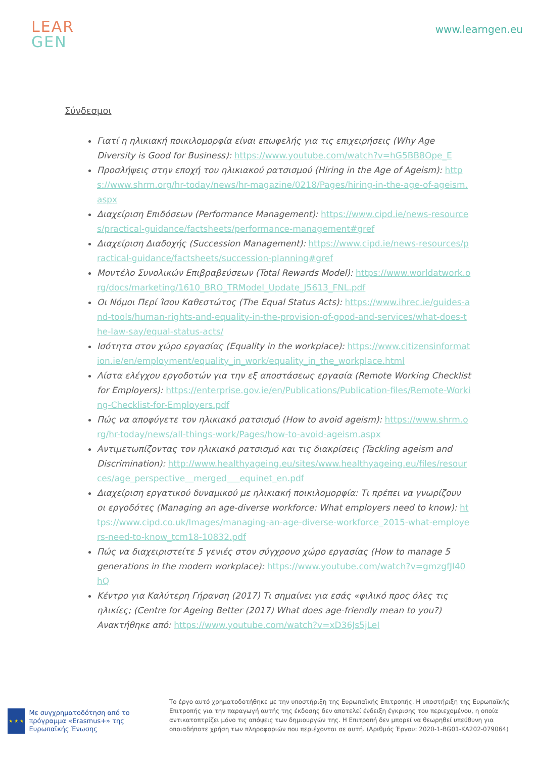LEAR
GEN
www.learngen.eu
Σύνδεσμοι
Γιατί η ηλικιακή ποικιλομορφία είναι επωφελής για τις επιχειρήσεις (Why Age Diversity is Good for Business): https://www.youtube.com/watch?v=hG5BB8Ope_E
Προσλήψεις στην εποχή του ηλικιακού ρατσισμού (Hiring in the Age of Ageism): https://www.shrm.org/hr-today/news/hr-magazine/0218/Pages/hiring-in-the-age-of-ageism.aspx
Διαχείριση Επιδόσεων (Performance Management): https://www.cipd.ie/news-resources/practical-guidance/factsheets/performance-management#gref
Διαχείριση Διαδοχής (Succession Management): https://www.cipd.ie/news-resources/practical-guidance/factsheets/succession-planning#gref
Μοντέλο Συνολικών Επιβραβεύσεων (Total Rewards Model): https://www.worldatwork.org/docs/marketing/1610_BRO_TRModel_Update_J5613_FNL.pdf
Οι Νόμοι Περί Ίσου Καθεστώτος (The Equal Status Acts): https://www.ihrec.ie/guides-and-tools/human-rights-and-equality-in-the-provision-of-good-and-services/what-does-the-law-say/equal-status-acts/
Ισότητα στον χώρο εργασίας (Equality in the workplace): https://www.citizensinformation.ie/en/employment/equality_in_work/equality_in_the_workplace.html
Λίστα ελέγχου εργοδοτών για την εξ αποστάσεως εργασία (Remote Working Checklist for Employers): https://enterprise.gov.ie/en/Publications/Publication-files/Remote-Working-Checklist-for-Employers.pdf
Πώς να αποφύγετε τον ηλικιακό ρατσισμό (How to avoid ageism): https://www.shrm.org/hr-today/news/all-things-work/Pages/how-to-avoid-ageism.aspx
Αντιμετωπίζοντας τον ηλικιακό ρατσισμό και τις διακρίσεις (Tackling ageism and Discrimination): http://www.healthyageing.eu/sites/www.healthyageing.eu/files/resources/age_perspective__merged___equinet_en.pdf
Διαχείριση εργατικού δυναμικού με ηλικιακή ποικιλομορφία: Τι πρέπει να γνωρίζουν οι εργοδότες (Managing an age-diverse workforce: What employers need to know): https://www.cipd.co.uk/Images/managing-an-age-diverse-workforce_2015-what-employers-need-to-know_tcm18-10832.pdf
Πώς να διαχειριστείτε 5 γενιές στον σύγχρονο χώρο εργασίας (How to manage 5 generations in the modern workplace): https://www.youtube.com/watch?v=gmzgfJl40hQ
Κέντρο για Καλύτερη Γήρανση (2017) Τι σημαίνει για εσάς «φιλικό προς όλες τις ηλικίες; (Centre for Ageing Better (2017) What does age-friendly mean to you?) Ανακτήθηκε από: https://www.youtube.com/watch?v=xD36Js5jLeI
★ ★ ★
Με συγχρηματοδότηση από το πρόγραμμα «Erasmus+» της Ευρωπαϊκής Ένωσης
Το έργο αυτό χρηματοδοτήθηκε με την υποστήριξη της Ευρωπαϊκής Επιτροπής. Η υποστήριξη της Ευρωπαϊκής Επιτροπής για την παραγωγή αυτής της έκδοσης δεν αποτελεί ένδειξη έγκρισης του περιεχομένου, η οποία αντικατοπτρίζει μόνο τις απόψεις των δημιουργών της. Η Επιτροπή δεν μπορεί να θεωρηθεί υπεύθυνη για οποιαδήποτε χρήση των πληροφοριών που περιέχονται σε αυτή. (Αριθμός Έργου: 2020-1-BG01-KA202-079064)